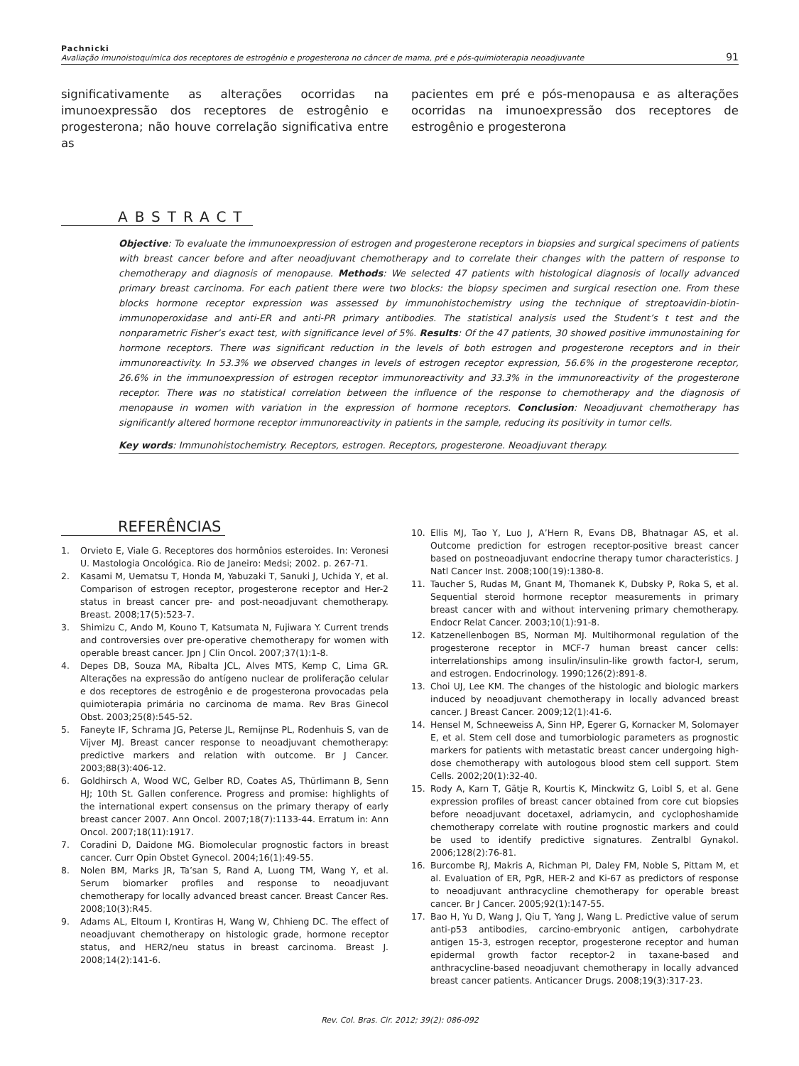Pachnicki
Avaliação imunoistoquímica dos receptores de estrogênio e progesterona no câncer de mama, pré e pós-quimioterapia neoadjuvante
91
significativamente as alterações ocorridas na imunoexpressão dos receptores de estrogênio e progesterona; não houve correlação significativa entre as
pacientes em pré e pós-menopausa e as alterações ocorridas na imunoexpressão dos receptores de estrogênio e progesterona
ABSTRACT
Objective: To evaluate the immunoexpression of estrogen and progesterone receptors in biopsies and surgical specimens of patients with breast cancer before and after neoadjuvant chemotherapy and to correlate their changes with the pattern of response to chemotherapy and diagnosis of menopause. Methods: We selected 47 patients with histological diagnosis of locally advanced primary breast carcinoma. For each patient there were two blocks: the biopsy specimen and surgical resection one. From these blocks hormone receptor expression was assessed by immunohistochemistry using the technique of streptoavidin-biotin-immunoperoxidase and anti-ER and anti-PR primary antibodies. The statistical analysis used the Student’s t test and the nonparametric Fisher’s exact test, with significance level of 5%. Results: Of the 47 patients, 30 showed positive immunostaining for hormone receptors. There was significant reduction in the levels of both estrogen and progesterone receptors and in their immunoreactivity. In 53.3% we observed changes in levels of estrogen receptor expression, 56.6% in the progesterone receptor, 26.6% in the immunoexpression of estrogen receptor immunoreactivity and 33.3% in the immunoreactivity of the progesterone receptor. There was no statistical correlation between the influence of the response to chemotherapy and the diagnosis of menopause in women with variation in the expression of hormone receptors. Conclusion: Neoadjuvant chemotherapy has significantly altered hormone receptor immunoreactivity in patients in the sample, reducing its positivity in tumor cells.
Key words: Immunohistochemistry. Receptors, estrogen. Receptors, progesterone. Neoadjuvant therapy.
REFERÊNCIAS
1. Orvieto E, Viale G. Receptores dos hormônios esteroides. In: Veronesi U. Mastologia Oncológica. Rio de Janeiro: Medsi; 2002. p. 267-71.
2. Kasami M, Uematsu T, Honda M, Yabuzaki T, Sanuki J, Uchida Y, et al. Comparison of estrogen receptor, progesterone receptor and Her-2 status in breast cancer pre- and post-neoadjuvant chemotherapy. Breast. 2008;17(5):523-7.
3. Shimizu C, Ando M, Kouno T, Katsumata N, Fujiwara Y. Current trends and controversies over pre-operative chemotherapy for women with operable breast cancer. Jpn J Clin Oncol. 2007;37(1):1-8.
4. Depes DB, Souza MA, Ribalta JCL, Alves MTS, Kemp C, Lima GR. Alterações na expressão do antígeno nuclear de proliferação celular e dos receptores de estrogênio e de progesterona provocadas pela quimioterapia primária no carcinoma de mama. Rev Bras Ginecol Obst. 2003;25(8):545-52.
5. Faneyte IF, Schrama JG, Peterse JL, Remijnse PL, Rodenhuis S, van de Vijver MJ. Breast cancer response to neoadjuvant chemotherapy: predictive markers and relation with outcome. Br J Cancer. 2003;88(3):406-12.
6. Goldhirsch A, Wood WC, Gelber RD, Coates AS, Thürlimann B, Senn HJ; 10th St. Gallen conference. Progress and promise: highlights of the international expert consensus on the primary therapy of early breast cancer 2007. Ann Oncol. 2007;18(7):1133-44. Erratum in: Ann Oncol. 2007;18(11):1917.
7. Coradini D, Daidone MG. Biomolecular prognostic factors in breast cancer. Curr Opin Obstet Gynecol. 2004;16(1):49-55.
8. Nolen BM, Marks JR, Ta’san S, Rand A, Luong TM, Wang Y, et al. Serum biomarker profiles and response to neoadjuvant chemotherapy for locally advanced breast cancer. Breast Cancer Res. 2008;10(3):R45.
9. Adams AL, Eltoum I, Krontiras H, Wang W, Chhieng DC. The effect of neoadjuvant chemotherapy on histologic grade, hormone receptor status, and HER2/neu status in breast carcinoma. Breast J. 2008;14(2):141-6.
10. Ellis MJ, Tao Y, Luo J, A’Hern R, Evans DB, Bhatnagar AS, et al. Outcome prediction for estrogen receptor-positive breast cancer based on postneoadjuvant endocrine therapy tumor characteristics. J Natl Cancer Inst. 2008;100(19):1380-8.
11. Taucher S, Rudas M, Gnant M, Thomanek K, Dubsky P, Roka S, et al. Sequential steroid hormone receptor measurements in primary breast cancer with and without intervening primary chemotherapy. Endocr Relat Cancer. 2003;10(1):91-8.
12. Katzenellenbogen BS, Norman MJ. Multihormonal regulation of the progesterone receptor in MCF-7 human breast cancer cells: interrelationships among insulin/insulin-like growth factor-I, serum, and estrogen. Endocrinology. 1990;126(2):891-8.
13. Choi UJ, Lee KM. The changes of the histologic and biologic markers induced by neoadjuvant chemotherapy in locally advanced breast cancer. J Breast Cancer. 2009;12(1):41-6.
14. Hensel M, Schneeweiss A, Sinn HP, Egerer G, Kornacker M, Solomayer E, et al. Stem cell dose and tumorbiologic parameters as prognostic markers for patients with metastatic breast cancer undergoing high-dose chemotherapy with autologous blood stem cell support. Stem Cells. 2002;20(1):32-40.
15. Rody A, Karn T, Gätje R, Kourtis K, Minckwitz G, Loibl S, et al. Gene expression profiles of breast cancer obtained from core cut biopsies before neoadjuvant docetaxel, adriamycin, and cyclophoshamide chemotherapy correlate with routine prognostic markers and could be used to identify predictive signatures. Zentralbl Gynakol. 2006;128(2):76-81.
16. Burcombe RJ, Makris A, Richman PI, Daley FM, Noble S, Pittam M, et al. Evaluation of ER, PgR, HER-2 and Ki-67 as predictors of response to neoadjuvant anthracycline chemotherapy for operable breast cancer. Br J Cancer. 2005;92(1):147-55.
17. Bao H, Yu D, Wang J, Qiu T, Yang J, Wang L. Predictive value of serum anti-p53 antibodies, carcino-embryonic antigen, carbohydrate antigen 15-3, estrogen receptor, progesterone receptor and human epidermal growth factor receptor-2 in taxane-based and anthracycline-based neoadjuvant chemotherapy in locally advanced breast cancer patients. Anticancer Drugs. 2008;19(3):317-23.
Rev. Col. Bras. Cir. 2012; 39(2): 086-092